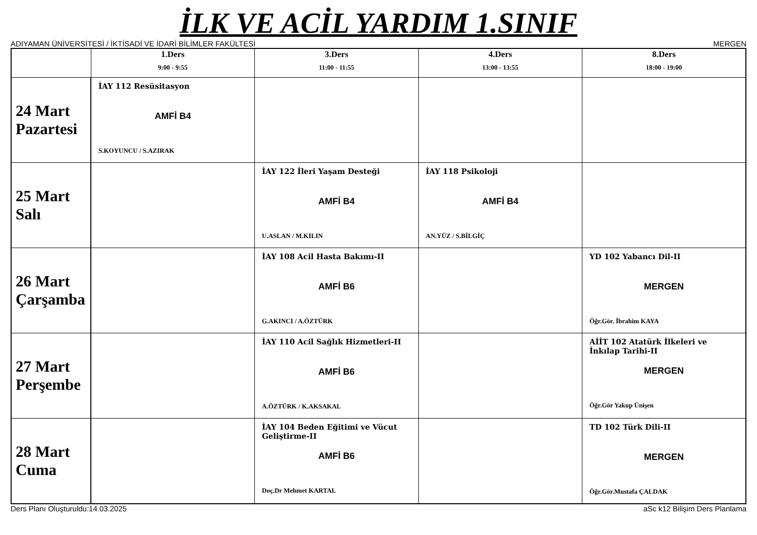İLK VE ACİL YARDIM 1.SINIF
ADIYAMAN ÜNİVERSİTESİ / İKTİSADİ VE İDARİ BİLİMLER FAKÜLTESİ MERGEN
| | 1.Ders 9:00 - 9:55 | 3.Ders 11:00 - 11:55 | 4.Ders 13:00 - 13:55 | 8.Ders 18:00 - 19:00 |
| --- | --- | --- | --- | --- |
| 24 Mart Pazartesi | İAY 112 Resüsitasyon AMFİ B4 S.KOYUNCU / S.AZIRAK | | | |
| 25 Mart Salı | | İAY 122 İleri Yaşam Desteği AMFİ B4 U.ASLAN / M.KILIN | İAY 118 Psikoloji AMFİ B4 AN.YÜZ / S.BİLGİÇ | |
| 26 Mart Çarşamba | | İAY 108 Acil Hasta Bakımı-II AMFİ B6 G.AKINCI / A.ÖZTÜRK | | YD 102 Yabancı Dil-II MERGEN Öğr.Gör. İbrahim KAYA |
| 27 Mart Perşembe | | İAY 110 Acil Sağlık Hizmetleri-II AMFİ B6 A.ÖZTÜRK / K.AKSAKAL | | AİİT 102 Atatürk İlkeleri ve İnkılap Tarihi-II MERGEN Öğr.Gör Yakup Ünişen |
| 28 Mart Cuma | | İAY 104 Beden Eğitimi ve Vücut Geliştirme-II AMFİ B6 Doç.Dr Mehmet KARTAL | | TD 102 Türk Dili-II MERGEN Öğr.Gör.Mustafa ÇALDAK |
Ders Planı Oluşturuldu:14.03.2025 aSc k12 Bilişim Ders Planlama